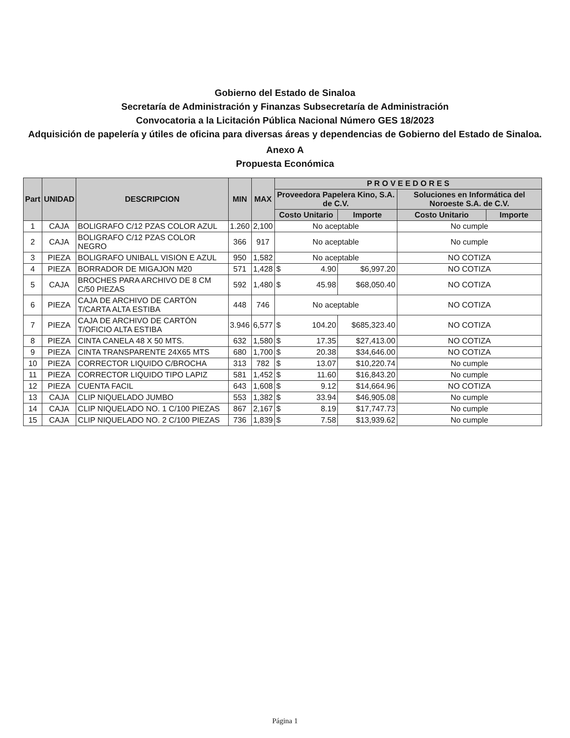Gobierno del Estado de Sinaloa
Secretaría de Administración y Finanzas Subsecretaría de Administración
Convocatoria a la Licitación Pública Nacional Número GES 18/2023
Adquisición de papelería y útiles de oficina para diversas áreas y dependencias de Gobierno del Estado de Sinaloa.
Anexo A
Propuesta Económica
| Part | UNIDAD | DESCRIPCION | MIN | MAX | P R O V E E D O R E S | | | | |
| --- | --- | --- | --- | --- | --- | --- | --- | --- | --- |
| | | | | | Proveedora Papelera Kino, S.A. de C.V. | | | Soluciones en Informática del Noroeste S.A. de C.V. | |
| | | | | | Costo Unitario | | Importe | Costo Unitario | Importe |
| 1 | CAJA | BOLIGRAFO C/12 PZAS COLOR AZUL | 1.260 | 2,100 | No aceptable | | | No cumple | |
| 2 | CAJA | BOLIGRAFO C/12 PZAS COLOR NEGRO | 366 | 917 | No aceptable | | | No cumple | |
| 3 | PIEZA | BOLIGRAFO UNIBALL VISION E AZUL | 950 | 1,582 | No aceptable | | | NO COTIZA | |
| 4 | PIEZA | BORRADOR DE MIGAJON M20 | 571 | 1,428 | $ | 4.90 | $6,997.20 | NO COTIZA | |
| 5 | CAJA | BROCHES PARA ARCHIVO DE 8 CM C/50 PIEZAS | 592 | 1,480 | $ | 45.98 | $68,050.40 | NO COTIZA | |
| 6 | PIEZA | CAJA DE ARCHIVO DE CARTÓN T/CARTA ALTA ESTIBA | 448 | 746 | No aceptable | | | NO COTIZA | |
| 7 | PIEZA | CAJA DE ARCHIVO DE CARTÓN T/OFICIO ALTA ESTIBA | 3.946 | 6,577 | $ | 104.20 | $685,323.40 | NO COTIZA | |
| 8 | PIEZA | CINTA CANELA 48 X 50 MTS. | 632 | 1,580 | $ | 17.35 | $27,413.00 | NO COTIZA | |
| 9 | PIEZA | CINTA TRANSPARENTE 24X65 MTS | 680 | 1,700 | $ | 20.38 | $34,646.00 | NO COTIZA | |
| 10 | PIEZA | CORRECTOR LIQUIDO C/BROCHA | 313 | 782 | $ | 13.07 | $10,220.74 | No cumple | |
| 11 | PIEZA | CORRECTOR LIQUIDO TIPO LAPIZ | 581 | 1,452 | $ | 11.60 | $16,843.20 | No cumple | |
| 12 | PIEZA | CUENTA FACIL | 643 | 1,608 | $ | 9.12 | $14,664.96 | NO COTIZA | |
| 13 | CAJA | CLIP NIQUELADO JUMBO | 553 | 1,382 | $ | 33.94 | $46,905.08 | No cumple | |
| 14 | CAJA | CLIP NIQUELADO NO. 1 C/100 PIEZAS | 867 | 2,167 | $ | 8.19 | $17,747.73 | No cumple | |
| 15 | CAJA | CLIP NIQUELADO NO. 2 C/100 PIEZAS | 736 | 1,839 | $ | 7.58 | $13,939.62 | No cumple | |
Página 1